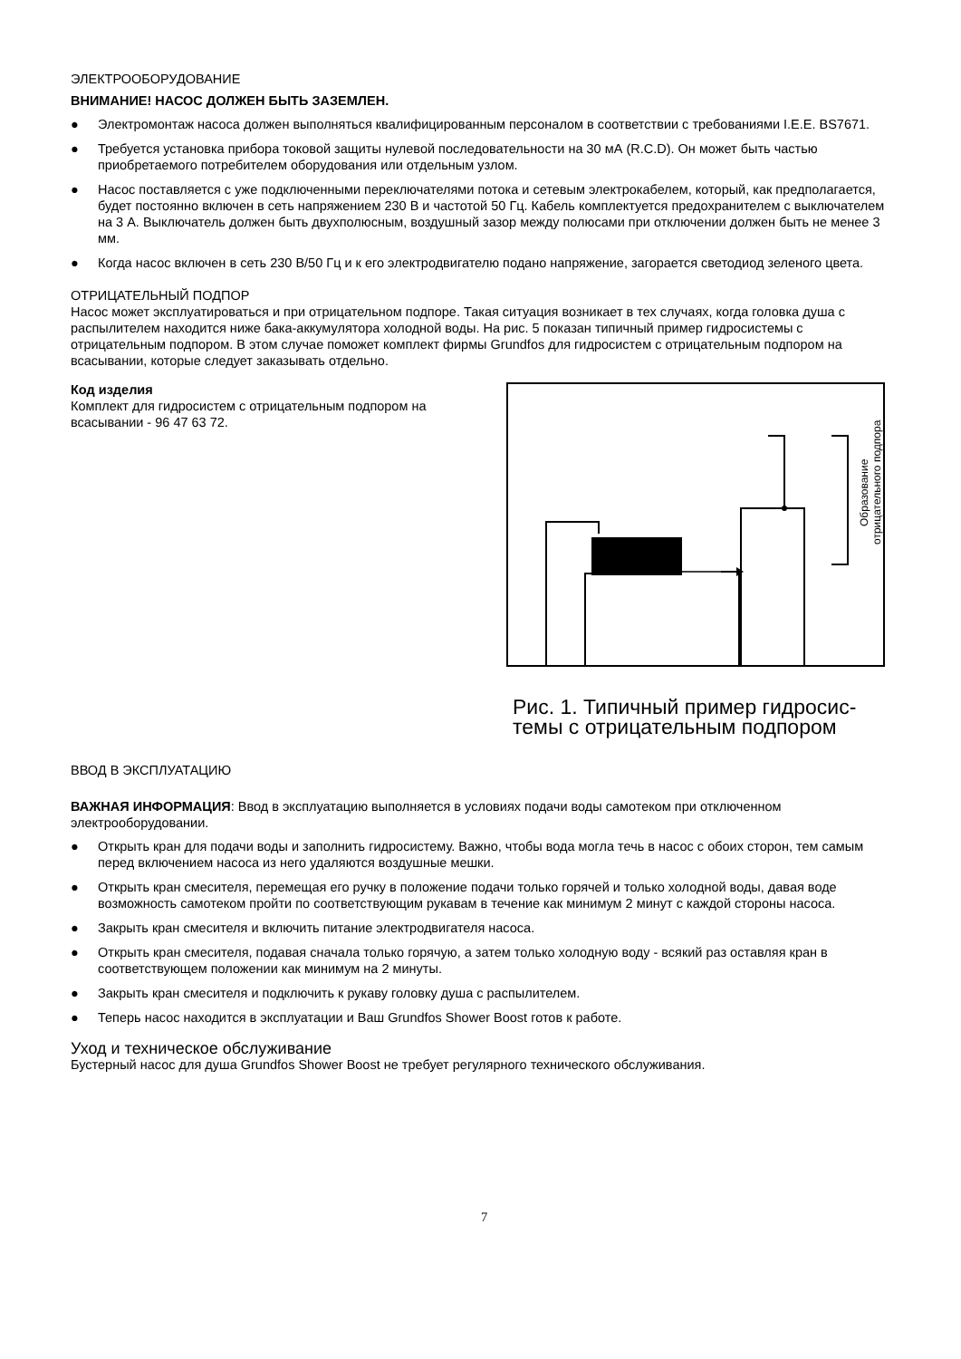ЭЛЕКТРООБОРУДОВАНИЕ
ВНИМАНИЕ! НАСОС ДОЛЖЕН БЫТЬ ЗАЗЕМЛЕН.
● Электромонтаж насоса должен выполняться квалифицированным персоналом в соответствии с требованиями I.E.E. BS7671.
● Требуется установка прибора токовой защиты нулевой последовательности на 30 мА (R.C.D). Он может быть частью приобретаемого потребителем оборудования или отдельным узлом.
● Насос поставляется с уже подключенными переключателями потока и сетевым электрокабелем, который, как предполагается, будет постоянно включен в сеть напряжением 230 В и частотой 50 Гц. Кабель комплектуется предохранителем с выключателем на 3 А. Выключатель должен быть двухполюсным, воздушный зазор между полюсами при отключении должен быть не менее 3 мм.
● Когда насос включен в сеть 230 В/50 Гц и к его электродвигателю подано напряжение, загорается светодиод зеленого цвета.
ОТРИЦАТЕЛЬНЫЙ ПОДПОР
Насос может эксплуатироваться и при отрицательном подпоре. Такая ситуация возникает в тех случаях, когда головка душа с распылителем находится ниже бака-аккумулятора холодной воды. На рис. 5 показан типичный пример гидросистемы с отрицательным подпором. В этом случае поможет комплект фирмы Grundfos для гидросистем с отрицательным подпором на всасывании, которые следует заказывать отдельно.
Код изделия
Комплект для гидросистем с отрицательным подпором на всасывании - 96 47 63 72.
Образование
отрицательного подпора
Рис. 1. Типичный пример гидросис-
темы с отрицательным подпором
ВВОД В ЭКСПЛУАТАЦИЮ
ВАЖНАЯ ИНФОРМАЦИЯ: Ввод в эксплуатацию выполняется в условиях подачи воды самотеком при отключенном электрооборудовании.
● Открыть кран для подачи воды и заполнить гидросистему. Важно, чтобы вода могла течь в насос с обоих сторон, тем самым перед включением насоса из него удаляются воздушные мешки.
● Открыть кран смесителя, перемещая его ручку в положение подачи только горячей и только холодной воды, давая воде возможность самотеком пройти по соответствующим рукавам в течение как минимум 2 минут с каждой стороны насоса.
● Закрыть кран смесителя и включить питание электродвигателя насоса.
● Открыть кран смесителя, подавая сначала только горячую, а затем только холодную воду - всякий раз оставляя кран в соответствующем положении как минимум на 2 минуты.
● Закрыть кран смесителя и подключить к рукаву головку душа с распылителем.
● Теперь насос находится в эксплуатации и Ваш Grundfos Shower Boost готов к работе.
Уход и техническое обслуживание
Бустерный насос для душа Grundfos Shower Boost не требует регулярного технического обслуживания.
7